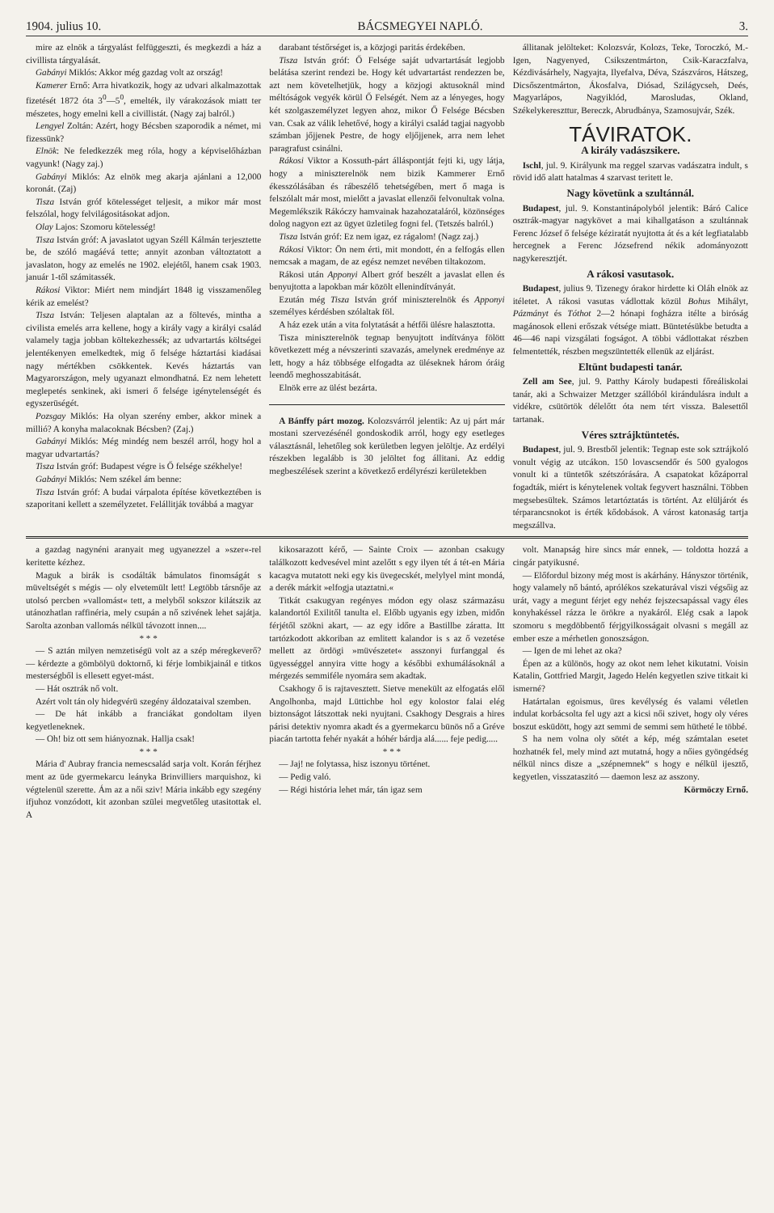1904. julius 10. BÁCSMEGYEI NAPLÓ. 3.
mire az elnök a tárgyalást felfüggeszti, és megkezdi a ház a civillista tárgyalását.
Gabányi Miklós: Akkor még gazdag volt az ország!
Kamerer Ernő: Arra hivatkozik, hogy az udvari alkalmazottak fizetését 1872 óta 3<sup>0</sup>—5<sup>0</sup>, emelték, ily várakozások miatt ter mészetes, hogy emelni kell a civillistát. (Nagy zaj balról.)
Lengyel Zoltán: Azért, hogy Bécsben szaporodik a német, mi fizessünk?
Elnök: Ne feledkezzék meg róla, hogy a képviselőházban vagyunk! (Nagy zaj.)
Gabányi Miklós: Az elnök meg akarja ajánlani a 12,000 koronát. (Zaj)
Tisza István gróf kötelességet teljesit, a mikor már most felszólal, hogy felvilágositásokat adjon.
Olay Lajos: Szomoru kötelesség!
Tisza István gróf: A javaslatot ugyan Széll Kálmán terjesztette be, de szóló magáévá tette; annyit azonban változtatott a javaslaton, hogy az emelés ne 1902. elejétől, hanem csak 1903. január 1-től számitassék.
Rákosi Viktor: Miért nem mindjárt 1848 ig visszamenőleg kérik az emelést?
Tisza István: Teljesen alaptalan az a föltevés, mintha a civilista emelés arra kellene, hogy a király vagy a királyi család valamely tagja jobban költekezhessék; az udvartartás költségei jelentékenyen emelkedtek, mig ő felsége háztartási kiadásai nagy mértékben csökkentek. Kevés háztartás van Magyarországon, mely ugyanazt elmondhatná. Ez nem lehetett meglepetés senkinek, aki ismeri ő felsége igénytelenségét és egyszerüségét.
Pozsgay Miklós: Ha olyan szerény ember, akkor minek a millió? A konyha malacoknak Bécsben? (Zaj.)
Gabányi Miklós: Még mindég nem beszél arról, hogy hol a magyar udvartartás?
Tisza István gróf: Budapest végre is Ő felsége székhelye!
Gabányi Miklós: Nem székel ám benne:
Tisza István gróf: A budai várpalota építése következtében is szaporitani kellett a személyzetet. Felállitják továbbá a magyar
darabant téstőrséget is, a közjogi paritás érdekében.
Tisza István gróf: Ő Felsége saját udvartartását legjobb belátása szerint rendezi be. Hogy két udvartartást rendezzen be, azt nem követelhetjük, hogy a közjogi aktusoknál mind méltóságok vegyék körül Ő Felségét. Nem az a lényeges, hogy két szolgaszemélyzet legyen ahoz, mikor Ő Felsége Bécsben van. Csak az válik lehetővé, hogy a királyi család tagjai nagyobb számban jőjjenek Pestre, de hogy eljőjjenek, arra nem lehet paragrafust csinálni.
Rákosi Viktor a Kossuth-párt álláspontját fejti ki, ugy látja, hogy a miniszterelnök nem bizik Kammerer Ernő ékesszólásában és rábeszélő tehetségében, mert ő maga is felszólalt már most, mielőtt a javaslat ellenzői felvonultak volna. Megemlékszik Rákóczy hamvainak hazahozataláról, közönséges dolog nagyon ezt az ügyet üzletileg fogni fel. (Tetszés balról.)
Tisza István gróf: Ez nem igaz, ez rágalom! (Nagz zaj.)
Rákosi Viktor: Ön nem érti, mit mondott, én a felfogás ellen nemcsak a magam, de az egész nemzet nevében tiltakozom.
Rákosi után Apponyi Albert gróf beszélt a javaslat ellen és benyujtotta a lapokban már közölt ellenindítványát.
Ezután még Tisza István gróf miniszterelnök és Apponyi személyes kérdésben szólaltak föl.
A ház ezek után a vita folytatását a hétfői ülésre halasztotta.
Tisza miniszterelnök tegnap benyujtott indítványa fölött következett még a névszerinti szavazás, amelynek eredménye az lett, hogy a ház többsége elfogadta az üléseknek három óráig leendő meghosszabitását.
Elnök erre az ülést bezárta.
A Bánffy párt mozog. Kolozsvárról jelentik: Az uj párt már mostani szervezésénél gondoskodik arról, hogy egy esetleges választásnál, lehetőleg sok kerületben legyen jelöltje. Az erdélyi részekben legalább is 30 jelöltet fog állitani. Az eddig megbeszélések szerint a következő erdélyrészi kerületekben
állitanak jelölteket: Kolozsvár, Kolozs, Teke, Toroczkó, M.-Igen, Nagyenyed, Csikszentmárton, Csik-Karaczfalva, Kézdivásárhely, Nagyajta, Ilyefalva, Déva, Szászváros, Hátszeg, Dicsőszentmárton, Ákosfalva, Diósad, Szilágycseh, Deés, Magyarlápos, Nagyiklód, Marosludas, Okland, Székelykereszttur, Bereczk, Abrudbánya, Szamosujvár, Szék.
TÁVIRATOK.
A király vadászsikere.
Ischl, jul. 9. Királyunk ma reggel szarvas vadászatra indult, s rövid idő alatt hatalmas 4 szarvast teritett le.
Nagy követünk a szultánnál.
Budapest, jul. 9. Konstantinápolyból jelentik: Báró Calice osztrák-magyar nagykövet a mai kihallgatáson a szultánnak Ferenc József ő felsége kéziratát nyujtotta át és a két legfiatalabb hercegnek a Ferenc Józsefrend nékik adományozott nagykeresztjét.
A rákosi vasutasok.
Budapest, julius 9. Tizenegy órakor hirdette ki Oláh elnök az itéletet. A rákosi vasutas vádlottak közül Bohus Mihályt, Pázmányt és Tóthot 2—2 hónapi fogházra itélte a biróság magánosok elleni erőszak vétsége miatt. Büntetésükbe betudta a 46—46 napi vizsgálati fogságot. A többi vádlottakat részben felmentették, részben megszüntették ellenük az eljárást.
Eltünt budapesti tanár.
Zell am See, jul. 9. Patthy Károly budapesti főreáliskolai tanár, aki a Schwaizer Metzger szállóból kirándulásra indult a vidékre, csütörtök délelőtt óta nem tért vissza. Balesettől tartanak.
Véres sztrájktüntetés.
Budapest, jul. 9. Brestből jelentik: Tegnap este sok sztrájkoló vonult végig az utcákon. 150 lovascsendőr és 500 gyalogos vonult ki a tüntetők szétszórására. A csapatokat kőzáporral fogadták, miért is kénytelenek voltak fegyvert használni. Többen megsebesültek. Számos letartóztatás is történt. Az elüljárót és térparancsnokot is érték kődobások. A várost katonaság tartja megszállva.
a gazdag nagynéni aranyait meg ugyanezzel a »szer«-rel keritette kézhez.
Maguk a birák is csodálták bámulatos finomságát s müveltségét s mégis — oly elvetemült lett! Legtöbb társnője az utolsó percben »vallomást« tett, a melyből sokszor kilátszik az utánozhatlan raffinéria, mely csupán a nő szivének lehet sajátja. Sarolta azonban vallomás nélkül távozott innen....
* * *
— S aztán milyen nemzetiségü volt az a szép méregkeverő? — kérdezte a gömbölyü doktornő, ki férje lombikjainál e titkos mesterségből is ellesett egyet-mást.
— Hát osztrák nő volt.
Azért volt tán oly hidegvérü szegény áldozataival szemben.
— De hát inkább a franciákat gondoltam ilyen kegyetleneknek.
— Oh! biz ott sem hiányoznak. Hallja csak!
* * *
Mária d' Aubray francia nemescsalád sarja volt. Korán férjhez ment az üde gyermekarcu leányka Brinvilliers marquishoz, ki végtelenül szerette. Ám az a női sziv! Mária inkább egy szegény ifjuhoz vonzódott, kit azonban szülei megvetőleg utasitottak el. A
kikosarazott kérő, — Sainte Croix — azonban csakugy találkozott kedvesével mint azelőtt s egy ilyen tét á tét-en Mária kacagva mutatott neki egy kis üvegecskét, melylyel mint mondá, a derék márkit »elfogja utaztatni.«
Titkát csakugyan regényes módon egy olasz származásu kalandortól Exilitől tanulta el. Előbb ugyanis egy izben, midőn férjétől szökni akart, — az egy időre a Bastillbe záratta. Itt tartózkodott akkoriban az emlitett kalandor is s az ő vezetése mellett az ördögi »müvészetet« asszonyi furfanggal és ügyességgel annyira vitte hogy a későbbi exhumálásoknál a mérgezés semmiféle nyomára sem akadtak.
Csakhogy ő is rajtavesztett. Sietve menekült az elfogatás elől Angolhonba, majd Lüttichbe hol egy kolostor falai elég biztonságot látszottak neki nyujtani. Csakhogy Desgrais a hires párisi detektiv nyomra akadt és a gyermekarcu bünös nő a Gréve piacán tartotta fehér nyakát a hóhér bárdja alá...... feje pedig.....
* * *
— Jaj! ne folytassa, hisz iszonyu történet.
— Pedig való.
— Régi história lehet már, tán igaz sem
volt. Manapság hire sincs már ennek, — toldotta hozzá a cingár patyikusné.
— Előfordul bizony még most is akárhány. Hányszor történik, hogy valamely nő bántó, aprólékos szekaturával viszi végsőig az urát, vagy a megunt férjet egy nehéz fejszecsapással vagy éles konyhakéssel rázza le örökre a nyakáról. Elég csak a lapok szomoru s megdöbbentő férjgyilkosságait olvasni s megáll az ember esze a mérhetlen gonoszságon.
— Igen de mi lehet az oka?
Épen az a különös, hogy az okot nem lehet kikutatni. Voisin Katalin, Gottfried Margit, Jagedo Helén kegyetlen szive titkait ki ismerné?
Határtalan egoismus, üres kevélység és valami véletlen indulat korbácsolta fel ugy azt a kicsi női szivet, hogy oly véres boszut esküdött, hogy azt semmi de semmi sem hütheté le többé.
S ha nem volna oly sötét a kép, még számtalan esetet hozhatnék fel, mely mind azt mutatná, hogy a nőies gyöngédség nélkül nincs disze a „szépnemnek“ s hogy e nélkül ijesztő, kegyetlen, visszataszitó — daemon lesz az asszony.
Körmöczy Ernő.